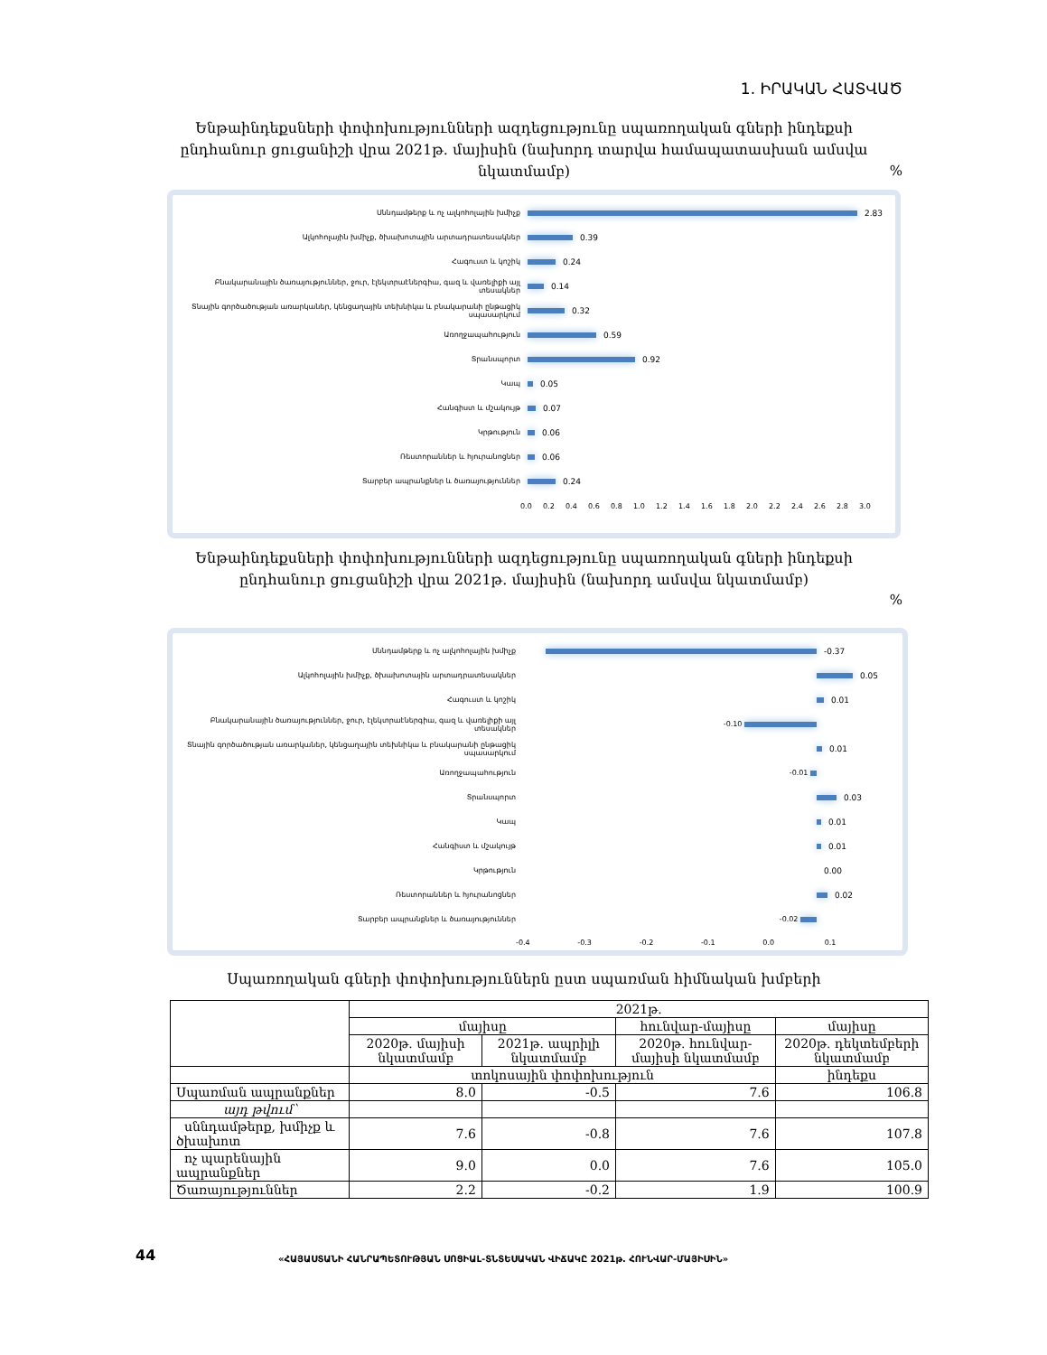1. ԻՐԱԿԱՆ ՀԱՏՎԱԾ
Ենթաինդեքսների փոփոխությունների ազդեցությունը սպառողական գների ինդեքսի ընդհանուր ցուցանիշի վրա 2021թ. մայիսին (նախորդ տարվա համապատասխան ամսվա նկատմամբ)
%
Սննդամթերք և ոչ ալկոհոլային խմիչք
2.83
Ալկոհոլային խմիչք, ծխախոտային արտադրատեսակներ
0.39
Հագուստ և կոշիկ
0.24
Բնակարանային ծառայություններ, ջուր, էլեկտրաէներգիա, գազ և վառելիքի այլ տեսակներ
0.14
Տնային գործածության առարկաներ, կենցաղային տեխնիկա և բնակարանի ընթացիկ սպասարկում
0.32
Առողջապահություն
0.59
Տրանսպորտ
0.92
Կապ
0.05
Հանգիստ և մշակույթ
0.07
Կրթություն
0.06
Ռեստորաններ և հյուրանոցներ
0.06
Տարբեր ապրանքներ և ծառայություններ
0.24
0.0 0.2 0.4 0.6 0.8 1.0 1.2 1.4 1.6 1.8 2.0 2.2 2.4 2.6 2.8 3.0
Ենթաինդեքսների փոփոխությունների ազդեցությունը սպառողական գների ինդեքսի ընդհանուր ցուցանիշի վրա 2021թ. մայիսին (նախորդ ամսվա նկատմամբ)
%
Սննդամթերք և ոչ ալկոհոլային խմիչք
-0.37
Ալկոհոլային խմիչք, ծխախոտային արտադրատեսակներ
0.05
Հագուստ և կոշիկ
0.01
Բնակարանային ծառայություններ, ջուր, էլեկտրաէներգիա, գազ և վառելիքի այլ տեսակներ
-0.10
Տնային գործածության առարկաներ, կենցաղային տեխնիկա և բնակարանի ընթացիկ սպասարկում
0.01
Առողջապահություն
-0.01
Տրանսպորտ
0.03
Կապ
0.01
Հանգիստ և մշակույթ
0.01
Կրթություն
0.00
Ռեստորաններ և հյուրանոցներ
0.02
Տարբեր ապրանքներ և ծառայություններ
-0.02
-0.4 -0.3 -0.2 -0.1 0.0 0.1
Սպառողական գների փոփոխություններն ըստ սպառման հիմնական խմբերի
| | 2021թ. | | | |
| --- | --- | --- | --- | --- |
| | մայիսը | | հունվար-մայիսը | մայիսը |
| | 2020թ. մայիսի նկատմամբ | 2021թ. ապրիլի նկատմամբ | 2020թ. հունվար-մայիսի նկատմամբ | 2020թ. դեկտեմբերի նկատմամբ |
| | տոկոսային փոփոխություն | | | ինդեքս |
| Սպառման ապրանքներ | 8.0 | -0.5 | 7.6 | 106.8 |
| այդ թվում՝ | | | | |
| սննդամթերք, խմիչք և ծխախոտ | 7.6 | -0.8 | 7.6 | 107.8 |
| ոչ պարենային ապրանքներ | 9.0 | 0.0 | 7.6 | 105.0 |
| Ծառայություններ | 2.2 | -0.2 | 1.9 | 100.9 |
44
«ՀԱՅԱՍՏԱՆԻ ՀԱՆՐԱՊԵՏՈՒԹՅԱՆ ՍՈՑԻԱԼ-ՏՆՏԵՍԱԿԱՆ ՎԻՃԱԿԸ 2021թ. ՀՈՒՆՎԱՐ-ՄԱՅԻՍԻՆ»